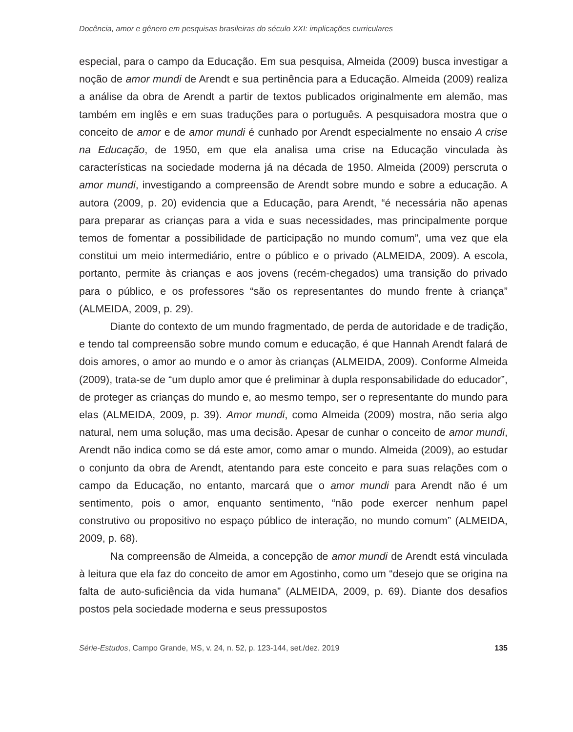Docência, amor e gênero em pesquisas brasileiras do século XXI: implicações curriculares
especial, para o campo da Educação. Em sua pesquisa, Almeida (2009) busca investigar a noção de amor mundi de Arendt e sua pertinência para a Educação. Almeida (2009) realiza a análise da obra de Arendt a partir de textos publicados originalmente em alemão, mas também em inglês e em suas traduções para o português. A pesquisadora mostra que o conceito de amor e de amor mundi é cunhado por Arendt especialmente no ensaio A crise na Educação, de 1950, em que ela analisa uma crise na Educação vinculada às características na sociedade moderna já na década de 1950. Almeida (2009) perscruta o amor mundi, investigando a compreensão de Arendt sobre mundo e sobre a educação. A autora (2009, p. 20) evidencia que a Educação, para Arendt, “é necessária não apenas para preparar as crianças para a vida e suas necessidades, mas principalmente porque temos de fomentar a possibilidade de participação no mundo comum”, uma vez que ela constitui um meio intermediário, entre o público e o privado (ALMEIDA, 2009). A escola, portanto, permite às crianças e aos jovens (recém-chegados) uma transição do privado para o público, e os professores “são os representantes do mundo frente à criança” (ALMEIDA, 2009, p. 29).
Diante do contexto de um mundo fragmentado, de perda de autoridade e de tradição, e tendo tal compreensão sobre mundo comum e educação, é que Hannah Arendt falará de dois amores, o amor ao mundo e o amor às crianças (ALMEIDA, 2009). Conforme Almeida (2009), trata-se de “um duplo amor que é preliminar à dupla responsabilidade do educador”, de proteger as crianças do mundo e, ao mesmo tempo, ser o representante do mundo para elas (ALMEIDA, 2009, p. 39). Amor mundi, como Almeida (2009) mostra, não seria algo natural, nem uma solução, mas uma decisão. Apesar de cunhar o conceito de amor mundi, Arendt não indica como se dá este amor, como amar o mundo. Almeida (2009), ao estudar o conjunto da obra de Arendt, atentando para este conceito e para suas relações com o campo da Educação, no entanto, marcará que o amor mundi para Arendt não é um sentimento, pois o amor, enquanto sentimento, “não pode exercer nenhum papel construtivo ou propositivo no espaço público de interação, no mundo comum” (ALMEIDA, 2009, p. 68).
Na compreensão de Almeida, a concepção de amor mundi de Arendt está vinculada à leitura que ela faz do conceito de amor em Agostinho, como um “desejo que se origina na falta de auto-suficiência da vida humana” (ALMEIDA, 2009, p. 69). Diante dos desafios postos pela sociedade moderna e seus pressupostos
Série-Estudos, Campo Grande, MS, v. 24, n. 52, p. 123-144, set./dez. 2019 135